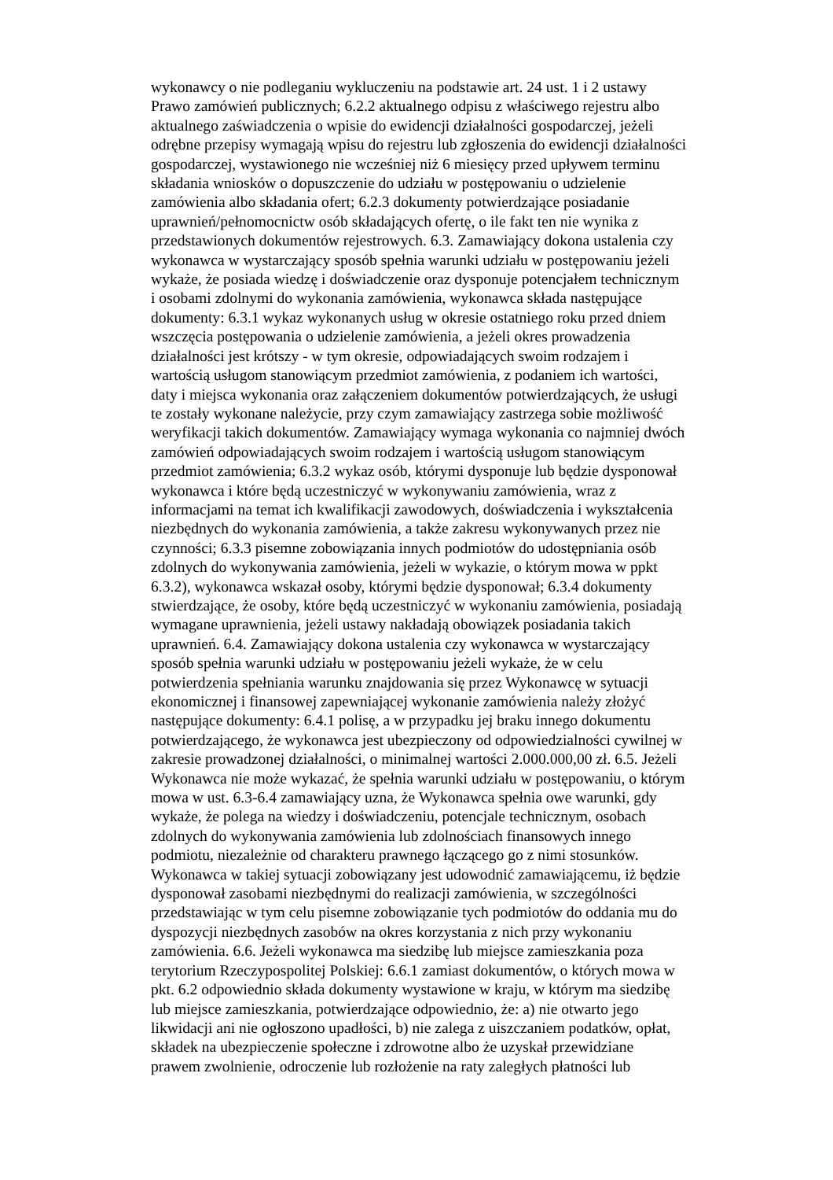wykonawcy o nie podleganiu wykluczeniu na podstawie art. 24 ust. 1 i 2 ustawy
Prawo zamówień publicznych; 6.2.2 aktualnego odpisu z właściwego rejestru albo
aktualnego zaświadczenia o wpisie do ewidencji działalności gospodarczej, jeżeli
odrębne przepisy wymagają wpisu do rejestru lub zgłoszenia do ewidencji działalności
gospodarczej, wystawionego nie wcześniej niż 6 miesięcy przed upływem terminu
składania wniosków o dopuszczenie do udziału w postępowaniu o udzielenie
zamówienia albo składania ofert; 6.2.3 dokumenty potwierdzające posiadanie
uprawnień/pełnomocnictw osób składających ofertę, o ile fakt ten nie wynika z
przedstawionych dokumentów rejestrowych. 6.3. Zamawiający dokona ustalenia czy
wykonawca w wystarczający sposób spełnia warunki udziału w postępowaniu jeżeli
wykaże, że posiada wiedzę i doświadczenie oraz dysponuje potencjałem technicznym
i osobami zdolnymi do wykonania zamówienia, wykonawca składa następujące
dokumenty: 6.3.1 wykaz wykonanych usług w okresie ostatniego roku przed dniem
wszczęcia postępowania o udzielenie zamówienia, a jeżeli okres prowadzenia
działalności jest krótszy - w tym okresie, odpowiadających swoim rodzajem i
wartością usługom stanowiącym przedmiot zamówienia, z podaniem ich wartości,
daty i miejsca wykonania oraz załączeniem dokumentów potwierdzających, że usługi
te zostały wykonane należycie, przy czym zamawiający zastrzega sobie możliwość
weryfikacji takich dokumentów. Zamawiający wymaga wykonania co najmniej dwóch
zamówień odpowiadających swoim rodzajem i wartością usługom stanowiącym
przedmiot zamówienia; 6.3.2 wykaz osób, którymi dysponuje lub będzie dysponował
wykonawca i które będą uczestniczyć w wykonywaniu zamówienia, wraz z
informacjami na temat ich kwalifikacji zawodowych, doświadczenia i wykształcenia
niezbędnych do wykonania zamówienia, a także zakresu wykonywanych przez nie
czynności; 6.3.3 pisemne zobowiązania innych podmiotów do udostępniania osób
zdolnych do wykonywania zamówienia, jeżeli w wykazie, o którym mowa w ppkt
6.3.2), wykonawca wskazał osoby, którymi będzie dysponował; 6.3.4 dokumenty
stwierdzające, że osoby, które będą uczestniczyć w wykonaniu zamówienia, posiadają
wymagane uprawnienia, jeżeli ustawy nakładają obowiązek posiadania takich
uprawnień. 6.4. Zamawiający dokona ustalenia czy wykonawca w wystarczający
sposób spełnia warunki udziału w postępowaniu jeżeli wykaże, że w celu
potwierdzenia spełniania warunku znajdowania się przez Wykonawcę w sytuacji
ekonomicznej i finansowej zapewniającej wykonanie zamówienia należy złożyć
następujące dokumenty: 6.4.1 polisę, a w przypadku jej braku innego dokumentu
potwierdzającego, że wykonawca jest ubezpieczony od odpowiedzialności cywilnej w
zakresie prowadzonej działalności, o minimalnej wartości 2.000.000,00 zł. 6.5. Jeżeli
Wykonawca nie może wykazać, że spełnia warunki udziału w postępowaniu, o którym
mowa w ust. 6.3-6.4 zamawiający uzna, że Wykonawca spełnia owe warunki, gdy
wykaże, że polega na wiedzy i doświadczeniu, potencjale technicznym, osobach
zdolnych do wykonywania zamówienia lub zdolnościach finansowych innego
podmiotu, niezależnie od charakteru prawnego łączącego go z nimi stosunków.
Wykonawca w takiej sytuacji zobowiązany jest udowodnić zamawiającemu, iż będzie
dysponował zasobami niezbędnymi do realizacji zamówienia, w szczególności
przedstawiając w tym celu pisemne zobowiązanie tych podmiotów do oddania mu do
dyspozycji niezbędnych zasobów na okres korzystania z nich przy wykonaniu
zamówienia. 6.6. Jeżeli wykonawca ma siedzibę lub miejsce zamieszkania poza
terytorium Rzeczypospolitej Polskiej: 6.6.1 zamiast dokumentów, o których mowa w
pkt. 6.2 odpowiednio składa dokumenty wystawione w kraju, w którym ma siedzibę
lub miejsce zamieszkania, potwierdzające odpowiednio, że: a) nie otwarto jego
likwidacji ani nie ogłoszono upadłości, b) nie zalega z uiszczaniem podatków, opłat,
składek na ubezpieczenie społeczne i zdrowotne albo że uzyskał przewidziane
prawem zwolnienie, odroczenie lub rozłożenie na raty zaległych płatności lub